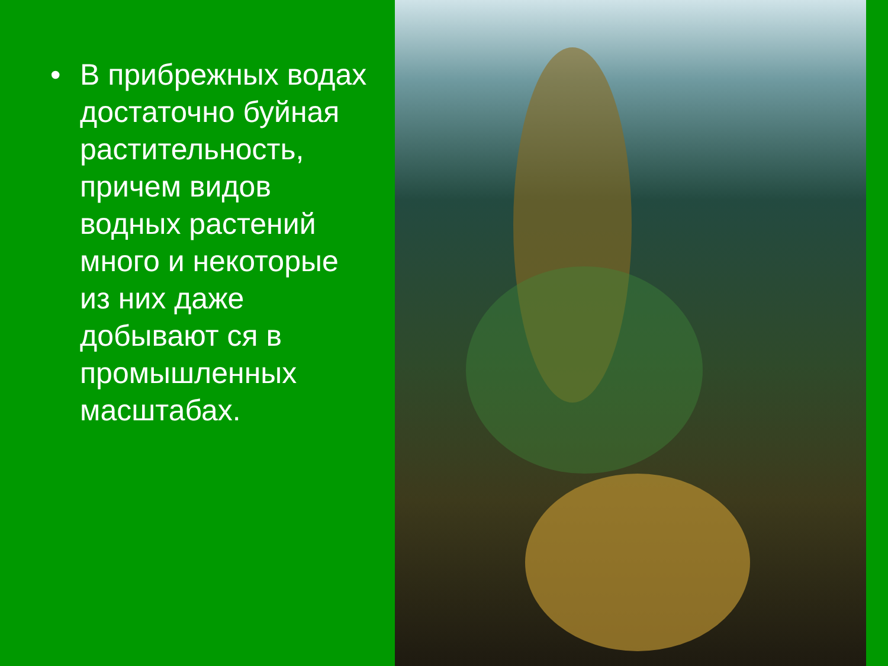• В прибрежных водах достаточно буйная растительность, причем видов водных растений много и некоторые из них даже добывают ся в промышленных масштабах.